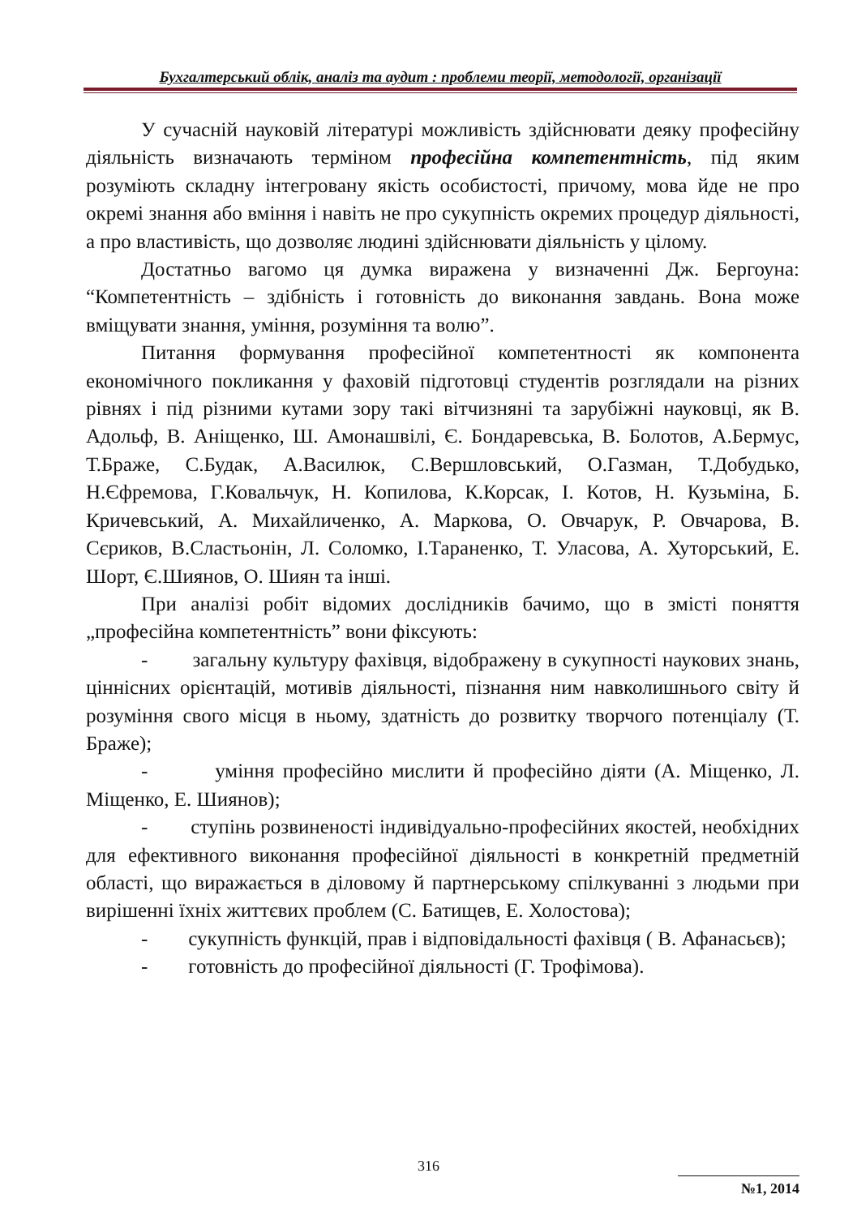Бухгалтерський облік, аналіз та аудит : проблеми теорії, методології, організації
У сучасній науковій літературі можливість здійснювати деяку професійну діяльність визначають терміном професійна компетентність, під яким розуміють складну інтегровану якість особистості, причому, мова йде не про окремі знання або вміння і навіть не про сукупність окремих процедур діяльності, а про властивість, що дозволяє людині здійснювати діяльність у цілому.
Достатньо вагомо ця думка виражена у визначенні Дж. Бергоуна: “Компетентність – здібність і готовність до виконання завдань. Вона може вміщувати знання, уміння, розуміння та волю”.
Питання формування професійної компетентності як компонента економічного покликання у фаховій підготовці студентів розглядали на різних рівнях і під різними кутами зору такі вітчизняні та зарубіжні науковці, як В. Адольф, В. Аніщенко, Ш. Амонашвілі, Є. Бондаревська, В. Болотов, А.Бермус, Т.Браже, С.Будак, А.Василюк, С.Вершловський, О.Газман, Т.Добудько, Н.Єфремова, Г.Ковальчук, Н. Копилова, К.Корсак, І. Котов, Н. Кузьміна, Б. Кричевський, А. Михайличенко, А. Маркова, О. Овчарук, Р. Овчарова, В. Сєриков, В.Сластьонін, Л. Соломко, І.Тараненко, Т. Уласова, А. Хуторський, Е. Шорт, Є.Шиянов, О. Шиян та інші.
При аналізі робіт відомих дослідників бачимо, що в змісті поняття „професійна компетентність” вони фіксують:
- загальну культуру фахівця, відображену в сукупності наукових знань, ціннісних орієнтацій, мотивів діяльності, пізнання ним навколишнього світу й розуміння свого місця в ньому, здатність до розвитку творчого потенціалу (Т. Браже);
- уміння професійно мислити й професійно діяти (А. Міщенко, Л. Міщенко, Е. Шиянов);
- ступінь розвиненості індивідуально-професійних якостей, необхідних для ефективного виконання професійної діяльності в конкретній предметній області, що виражається в діловому й партнерському спілкуванні з людьми при вирішенні їхніх життєвих проблем (С. Батищев, Е. Холостова);
- сукупність функцій, прав і відповідальності фахівця ( В. Афанасьєв);
- готовність до професійної діяльності (Г. Трофімова).
316
№1, 2014